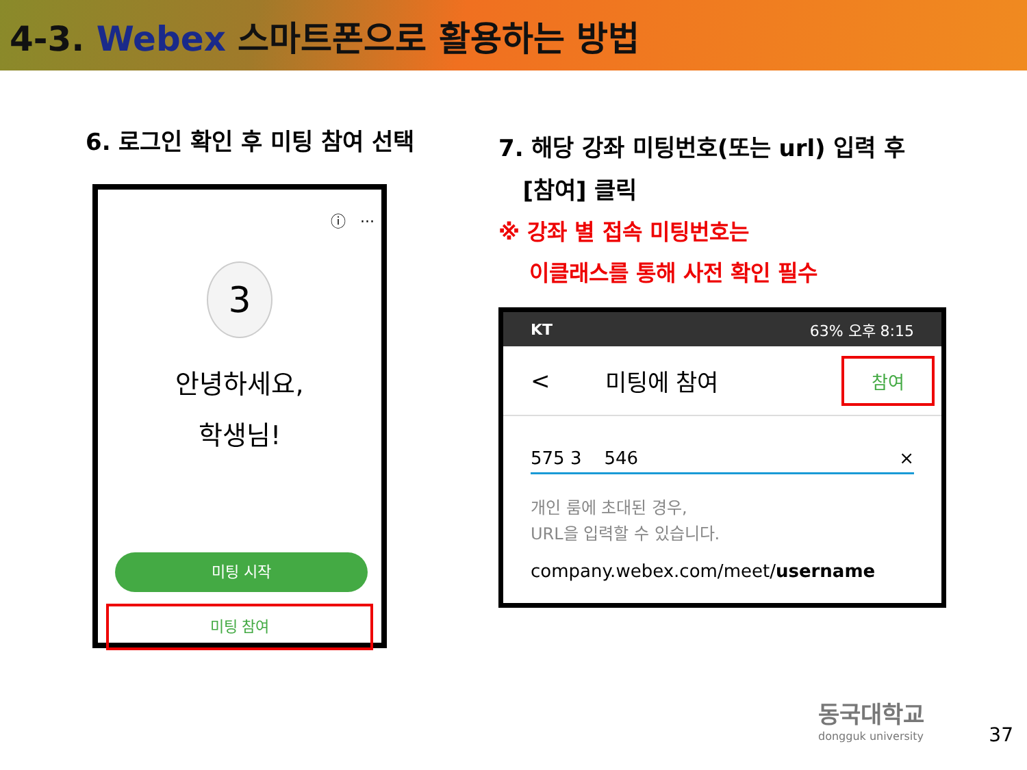4-3. Webex 스마트폰으로 활용하는 방법
6. 로그인 확인 후 미팅 참여 선택
ⓘ ···
3
안녕하세요,
학생님!
미팅 시작
미팅 참여
7. 해당 강좌 미팅번호(또는 url) 입력 후
[참여] 클릭
※ 강좌 별 접속 미팅번호는
이클래스를 통해 사전 확인 필수
KT 63% 오후 8:15
< 미팅에 참여 참여
575 3 546 ×
개인 룸에 초대된 경우,
URL을 입력할 수 있습니다.
company.webex.com/meet/username
동국대학교
dongguk university
37